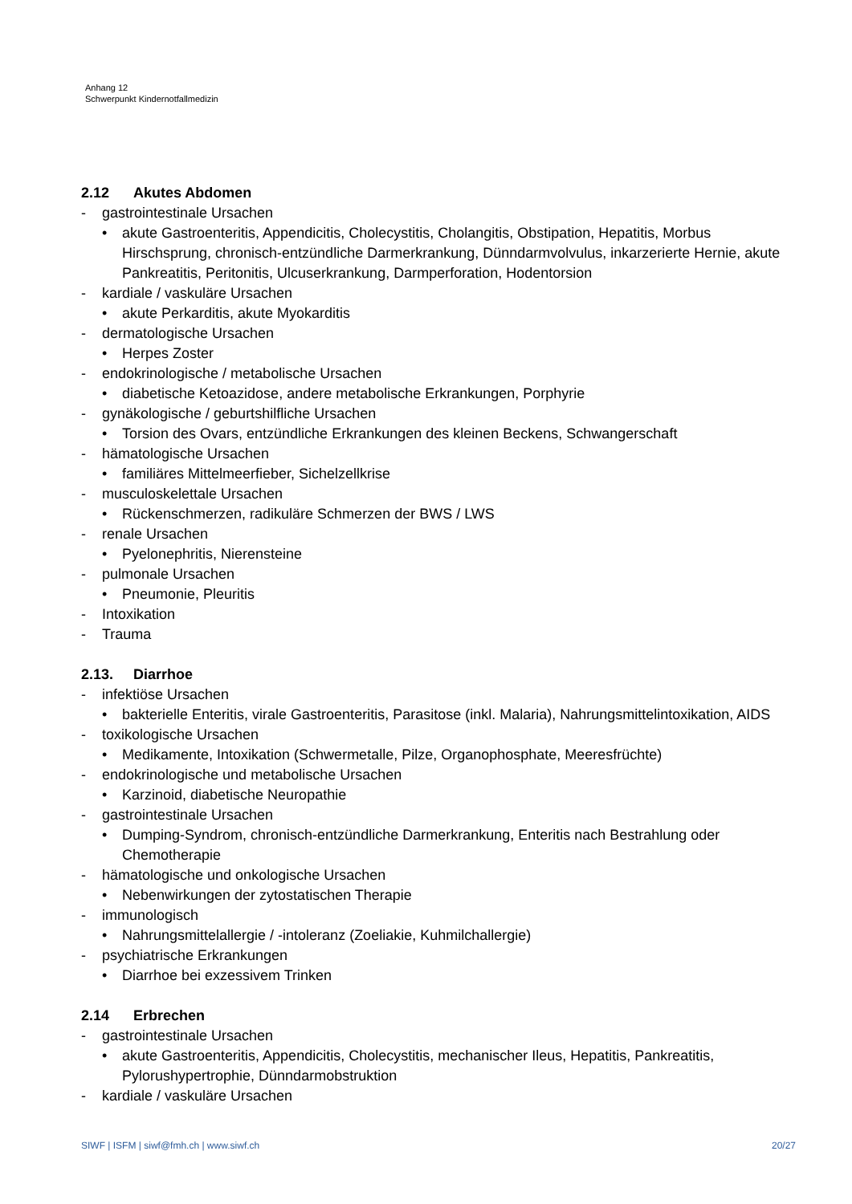Anhang 12
Schwerpunkt Kindernotfallmedizin
2.12 Akutes Abdomen
- gastrointestinale Ursachen
• akute Gastroenteritis, Appendicitis, Cholecystitis, Cholangitis, Obstipation, Hepatitis, Morbus Hirschsprung, chronisch-entzündliche Darmerkrankung, Dünndarmvolvulus, inkarzerierte Hernie, akute Pankreatitis, Peritonitis, Ulcuserkrankung, Darmperforation, Hodentorsion
- kardiale / vaskuläre Ursachen
• akute Perkarditis, akute Myokarditis
- dermatologische Ursachen
• Herpes Zoster
- endokrinologische / metabolische Ursachen
• diabetische Ketoazidose, andere metabolische Erkrankungen, Porphyrie
- gynäkologische / geburtshilfliche Ursachen
• Torsion des Ovars, entzündliche Erkrankungen des kleinen Beckens, Schwangerschaft
- hämatologische Ursachen
• familiäres Mittelmeerfieber, Sichelzellkrise
- musculoskelettale Ursachen
• Rückenschmerzen, radikuläre Schmerzen der BWS / LWS
- renale Ursachen
• Pyelonephritis, Nierensteine
- pulmonale Ursachen
• Pneumonie, Pleuritis
- Intoxikation
- Trauma
2.13. Diarrhoe
- infektiöse Ursachen
• bakterielle Enteritis, virale Gastroenteritis, Parasitose (inkl. Malaria), Nahrungsmittelintoxikation, AIDS
- toxikologische Ursachen
• Medikamente, Intoxikation (Schwermetalle, Pilze, Organophosphate, Meeresfrüchte)
- endokrinologische und metabolische Ursachen
• Karzinoid, diabetische Neuropathie
- gastrointestinale Ursachen
• Dumping-Syndrom, chronisch-entzündliche Darmerkrankung, Enteritis nach Bestrahlung oder Chemotherapie
- hämatologische und onkologische Ursachen
• Nebenwirkungen der zytostatischen Therapie
- immunologisch
• Nahrungsmittelallergie / -intoleranz (Zoeliakie, Kuhmilchallergie)
- psychiatrische Erkrankungen
• Diarrhoe bei exzessivem Trinken
2.14 Erbrechen
- gastrointestinale Ursachen
• akute Gastroenteritis, Appendicitis, Cholecystitis, mechanischer Ileus, Hepatitis, Pankreatitis, Pylorushypertrophie, Dünndarmobstruktion
- kardiale / vaskuläre Ursachen
SIWF | ISFM | siwf@fmh.ch | www.siwf.ch 20/27